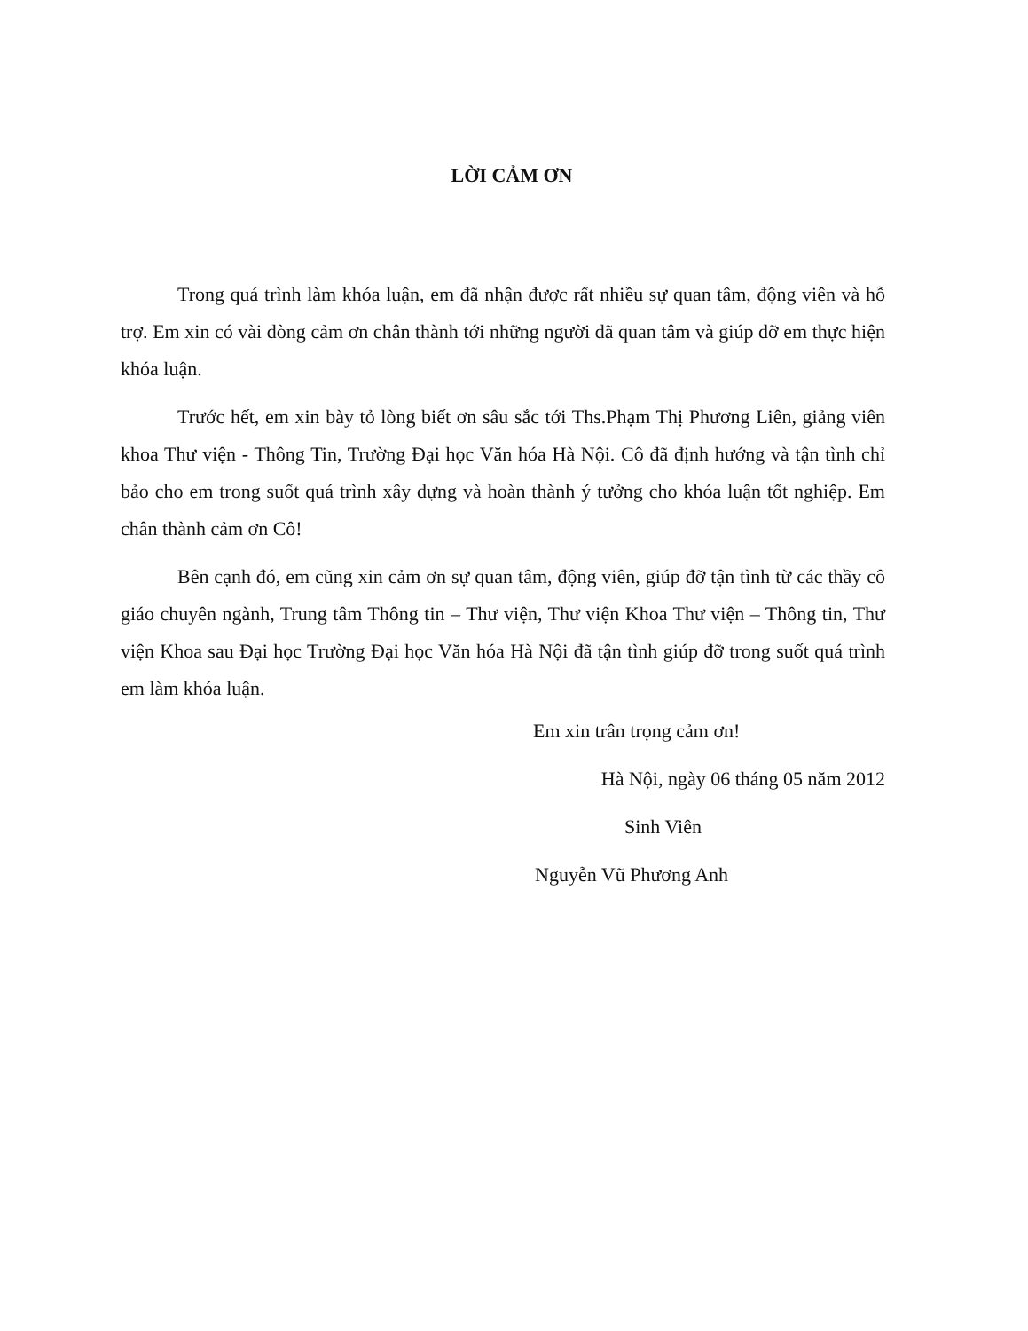LỜI CẢM ƠN
Trong quá trình làm khóa luận, em đã nhận được rất nhiều sự quan tâm, động viên và hỗ trợ. Em xin có vài dòng cảm ơn chân thành tới những người đã quan tâm và giúp đỡ em thực hiện khóa luận.
Trước hết, em xin bày tỏ lòng biết ơn sâu sắc tới Ths.Phạm Thị Phương Liên, giảng viên khoa Thư viện - Thông Tin, Trường Đại học Văn hóa Hà Nội. Cô đã định hướng và tận tình chỉ bảo cho em trong suốt quá trình xây dựng và hoàn thành ý tưởng cho khóa luận tốt nghiệp. Em chân thành cảm ơn Cô!
Bên cạnh đó, em cũng xin cảm ơn sự quan tâm, động viên, giúp đỡ tận tình từ các thầy cô giáo chuyên ngành, Trung tâm Thông tin – Thư viện, Thư viện Khoa Thư viện – Thông tin, Thư viện Khoa sau Đại học Trường Đại học Văn hóa Hà Nội đã tận tình giúp đỡ trong suốt quá trình em làm khóa luận.
Em xin trân trọng cảm ơn!
Hà Nội, ngày 06 tháng 05 năm 2012
Sinh Viên
Nguyễn Vũ Phương Anh